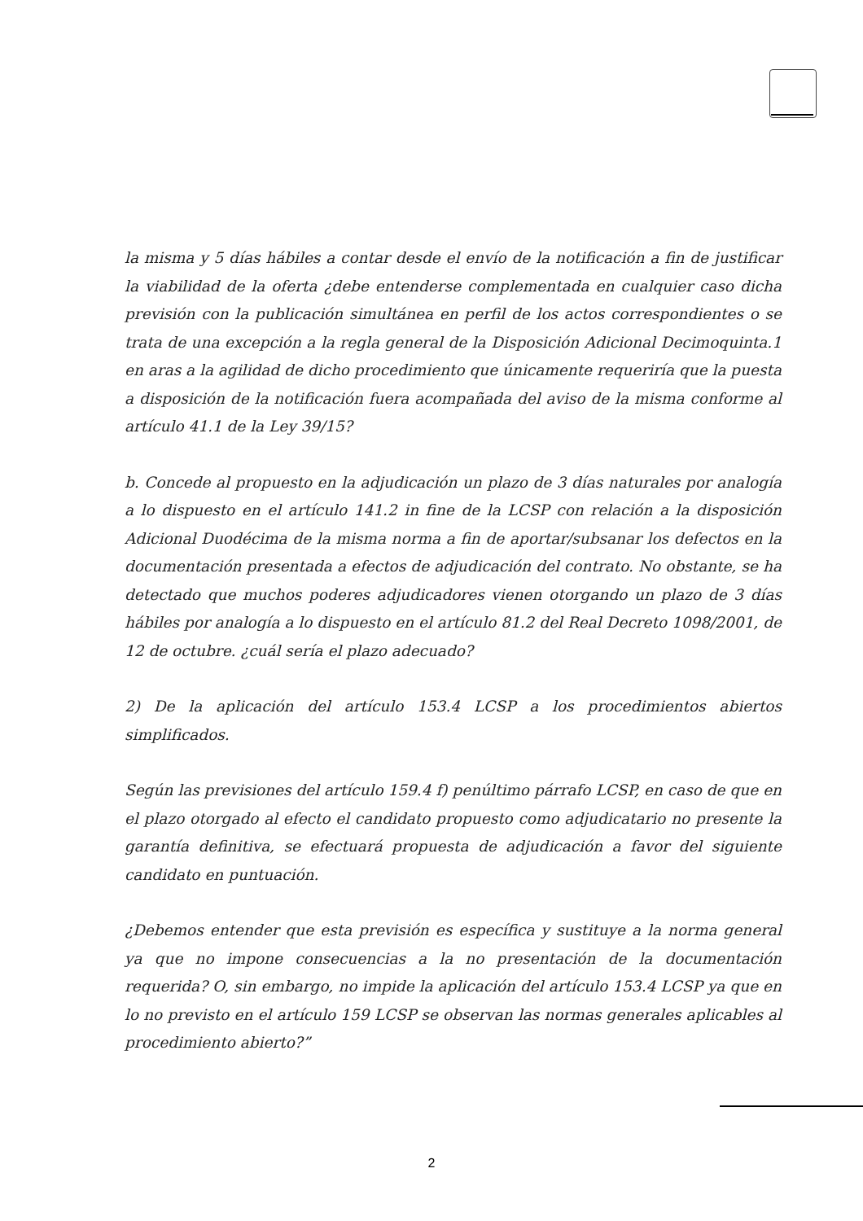la misma y 5 días hábiles a contar desde el envío de la notificación a fin de justificar la viabilidad de la oferta ¿debe entenderse complementada en cualquier caso dicha previsión con la publicación simultánea en perfil de los actos correspondientes o se trata de una excepción a la regla general de la Disposición Adicional Decimoquinta.1 en aras a la agilidad de dicho procedimiento que únicamente requeriría que la puesta a disposición de la notificación fuera acompañada del aviso de la misma conforme al artículo 41.1 de la Ley 39/15?
b. Concede al propuesto en la adjudicación un plazo de 3 días naturales por analogía a lo dispuesto en el artículo 141.2 in fine de la LCSP con relación a la disposición Adicional Duodécima de la misma norma a fin de aportar/subsanar los defectos en la documentación presentada a efectos de adjudicación del contrato. No obstante, se ha detectado que muchos poderes adjudicadores vienen otorgando un plazo de 3 días hábiles por analogía a lo dispuesto en el artículo 81.2 del Real Decreto 1098/2001, de 12 de octubre. ¿cuál sería el plazo adecuado?
2) De la aplicación del artículo 153.4 LCSP a los procedimientos abiertos simplificados.
Según las previsiones del artículo 159.4 f) penúltimo párrafo LCSP, en caso de que en el plazo otorgado al efecto el candidato propuesto como adjudicatario no presente la garantía definitiva, se efectuará propuesta de adjudicación a favor del siguiente candidato en puntuación.
¿Debemos entender que esta previsión es específica y sustituye a la norma general ya que no impone consecuencias a la no presentación de la documentación requerida? O, sin embargo, no impide la aplicación del artículo 153.4 LCSP ya que en lo no previsto en el artículo 159 LCSP se observan las normas generales aplicables al procedimiento abierto?”
2